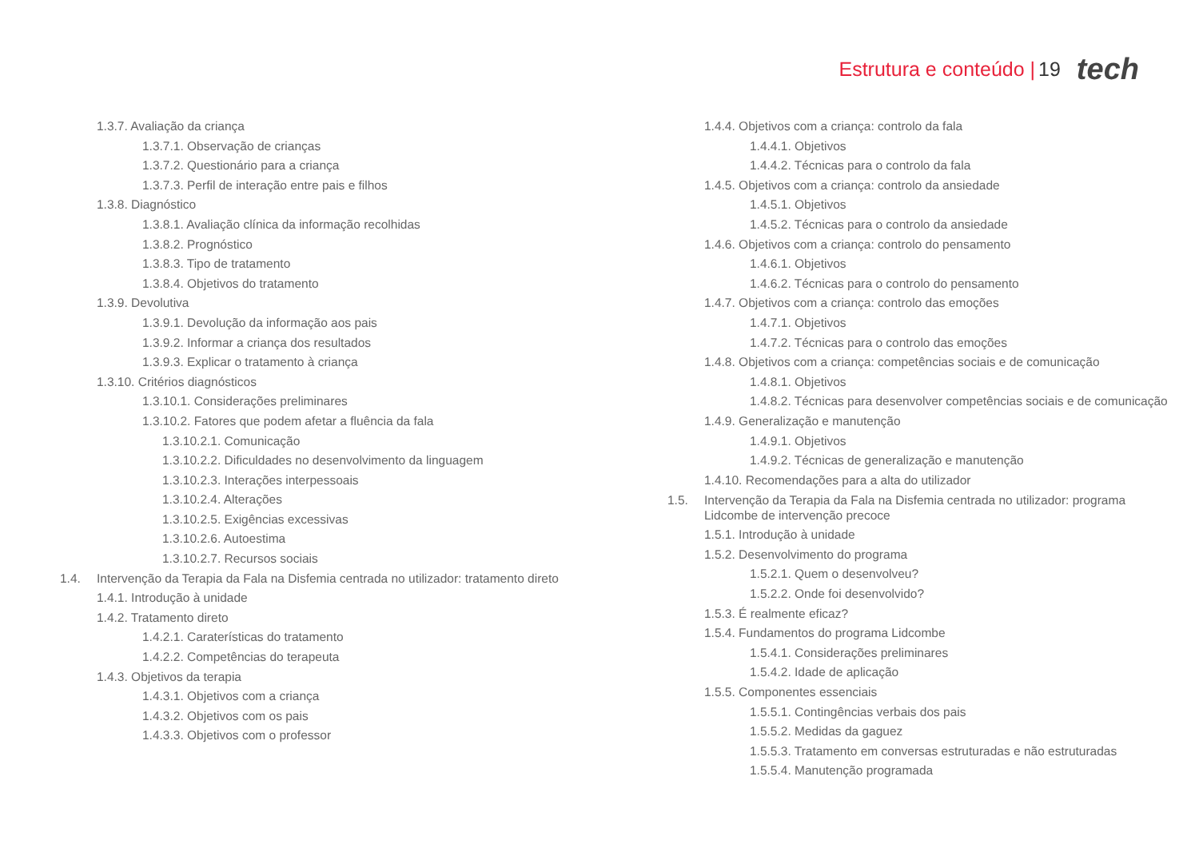Estrutura e conteúdo | 19 tech
1.3.7. Avaliação da criança
1.3.7.1. Observação de crianças
1.3.7.2. Questionário para a criança
1.3.7.3. Perfil de interação entre pais e filhos
1.3.8. Diagnóstico
1.3.8.1. Avaliação clínica da informação recolhidas
1.3.8.2. Prognóstico
1.3.8.3. Tipo de tratamento
1.3.8.4. Objetivos do tratamento
1.3.9. Devolutiva
1.3.9.1. Devolução da informação aos pais
1.3.9.2. Informar a criança dos resultados
1.3.9.3. Explicar o tratamento à criança
1.3.10. Critérios diagnósticos
1.3.10.1. Considerações preliminares
1.3.10.2. Fatores que podem afetar a fluência da fala
1.3.10.2.1. Comunicação
1.3.10.2.2. Dificuldades no desenvolvimento da linguagem
1.3.10.2.3. Interações interpessoais
1.3.10.2.4. Alterações
1.3.10.2.5. Exigências excessivas
1.3.10.2.6. Autoestima
1.3.10.2.7. Recursos sociais
1.4. Intervenção da Terapia da Fala na Disfemia centrada no utilizador: tratamento direto
1.4.1. Introdução à unidade
1.4.2. Tratamento direto
1.4.2.1. Caraterísticas do tratamento
1.4.2.2. Competências do terapeuta
1.4.3. Objetivos da terapia
1.4.3.1. Objetivos com a criança
1.4.3.2. Objetivos com os pais
1.4.3.3. Objetivos com o professor
1.4.4. Objetivos com a criança: controlo da fala
1.4.4.1. Objetivos
1.4.4.2. Técnicas para o controlo da fala
1.4.5. Objetivos com a criança: controlo da ansiedade
1.4.5.1. Objetivos
1.4.5.2. Técnicas para o controlo da ansiedade
1.4.6. Objetivos com a criança: controlo do pensamento
1.4.6.1. Objetivos
1.4.6.2. Técnicas para o controlo do pensamento
1.4.7. Objetivos com a criança: controlo das emoções
1.4.7.1. Objetivos
1.4.7.2. Técnicas para o controlo das emoções
1.4.8. Objetivos com a criança: competências sociais e de comunicação
1.4.8.1. Objetivos
1.4.8.2. Técnicas para desenvolver competências sociais e de comunicação
1.4.9. Generalização e manutenção
1.4.9.1. Objetivos
1.4.9.2. Técnicas de generalização e manutenção
1.4.10. Recomendações para a alta do utilizador
1.5. Intervenção da Terapia da Fala na Disfemia centrada no utilizador: programa Lidcombe de intervenção precoce
1.5.1. Introdução à unidade
1.5.2. Desenvolvimento do programa
1.5.2.1. Quem o desenvolveu?
1.5.2.2. Onde foi desenvolvido?
1.5.3. É realmente eficaz?
1.5.4. Fundamentos do programa Lidcombe
1.5.4.1. Considerações preliminares
1.5.4.2. Idade de aplicação
1.5.5. Componentes essenciais
1.5.5.1. Contingências verbais dos pais
1.5.5.2. Medidas da gaguez
1.5.5.3. Tratamento em conversas estruturadas e não estruturadas
1.5.5.4. Manutenção programada